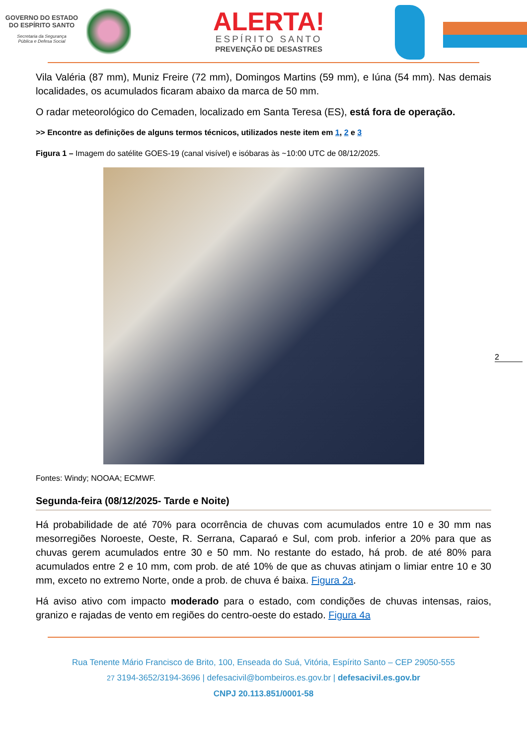GOVERNO DO ESTADO
DO ESPÍRITO SANTO
Secretaria da Segurança
Pública e Defesa Social
ALERTA!
ESPÍRITO SANTO
PREVENÇÃO DE DESASTRES
Vila Valéria (87 mm), Muniz Freire (72 mm), Domingos Martins (59 mm), e Iúna (54 mm). Nas demais localidades, os acumulados ficaram abaixo da marca de 50 mm.
O radar meteorológico do Cemaden, localizado em Santa Teresa (ES), está fora de operação.
>> Encontre as definições de alguns termos técnicos, utilizados neste item em 1, 2 e 3
Figura 1 – Imagem do satélite GOES-19 (canal visível) e isóbaras às ~10:00 UTC de 08/12/2025.
Fontes: Windy; NOOAA; ECMWF.
Segunda-feira (08/12/2025- Tarde e Noite)
Há probabilidade de até 70% para ocorrência de chuvas com acumulados entre 10 e 30 mm nas mesorregiões Noroeste, Oeste, R. Serrana, Caparaó e Sul, com prob. inferior a 20% para que as chuvas gerem acumulados entre 30 e 50 mm. No restante do estado, há prob. de até 80% para acumulados entre 2 e 10 mm, com prob. de até 10% de que as chuvas atinjam o limiar entre 10 e 30 mm, exceto no extremo Norte, onde a prob. de chuva é baixa. Figura 2a.
Há aviso ativo com impacto moderado para o estado, com condições de chuvas intensas, raios, granizo e rajadas de vento em regiões do centro-oeste do estado. Figura 4a
2
Rua Tenente Mário Francisco de Brito, 100, Enseada do Suá, Vitória, Espírito Santo – CEP 29050-555
27 3194-3652/3194-3696 | defesacivil@bombeiros.es.gov.br | defesacivil.es.gov.br
CNPJ 20.113.851/0001-58